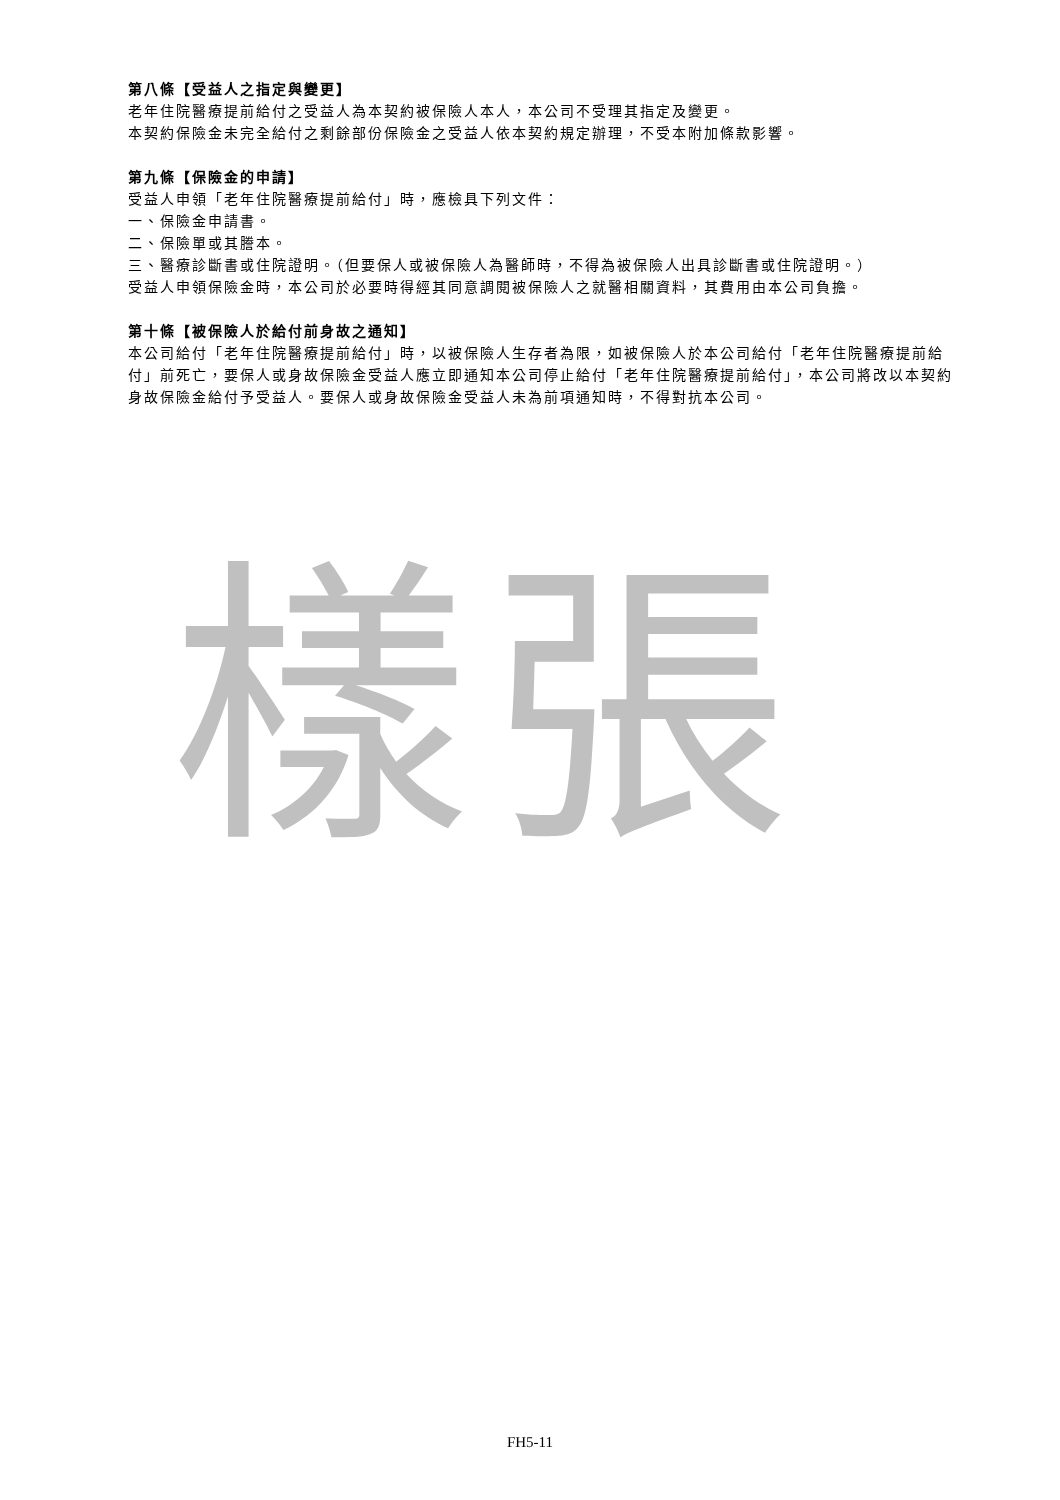樣張
第八條【受益人之指定與變更】
老年住院醫療提前給付之受益人為本契約被保險人本人，本公司不受理其指定及變更。
本契約保險金未完全給付之剩餘部份保險金之受益人依本契約規定辦理，不受本附加條款影響。
第九條【保險金的申請】
受益人申領「老年住院醫療提前給付」時，應檢具下列文件：
一、保險金申請書。
二、保險單或其謄本。
三、醫療診斷書或住院證明。（但要保人或被保險人為醫師時，不得為被保險人出具診斷書或住院證明。）
受益人申領保險金時，本公司於必要時得經其同意調閱被保險人之就醫相關資料，其費用由本公司負擔。
第十條【被保險人於給付前身故之通知】
本公司給付「老年住院醫療提前給付」時，以被保險人生存者為限，如被保險人於本公司給付「老年住院醫療提前給付」前死亡，要保人或身故保險金受益人應立即通知本公司停止給付「老年住院醫療提前給付」，本公司將改以本契約身故保險金給付予受益人。要保人或身故保險金受益人未為前項通知時，不得對抗本公司。
FH5-11